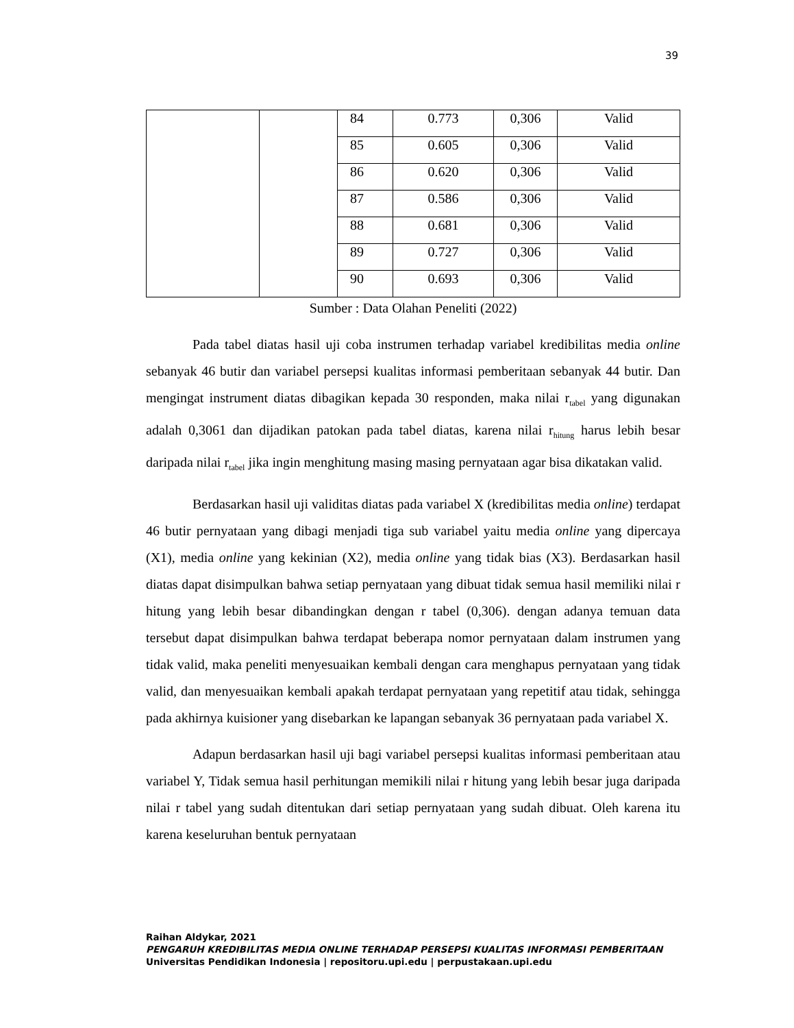39
| | | 84 | 0.773 | 0,306 | Valid |
| | | 85 | 0.605 | 0,306 | Valid |
| | | 86 | 0.620 | 0,306 | Valid |
| | | 87 | 0.586 | 0,306 | Valid |
| | | 88 | 0.681 | 0,306 | Valid |
| | | 89 | 0.727 | 0,306 | Valid |
| | | 90 | 0.693 | 0,306 | Valid |
Sumber : Data Olahan Peneliti (2022)
Pada tabel diatas hasil uji coba instrumen terhadap variabel kredibilitas media online sebanyak 46 butir dan variabel persepsi kualitas informasi pemberitaan sebanyak 44 butir. Dan mengingat instrument diatas dibagikan kepada 30 responden, maka nilai r<sub>tabel</sub> yang digunakan adalah 0,3061 dan dijadikan patokan pada tabel diatas, karena nilai r<sub>hitung</sub> harus lebih besar daripada nilai r<sub>tabel</sub> jika ingin menghitung masing masing pernyataan agar bisa dikatakan valid.
Berdasarkan hasil uji validitas diatas pada variabel X (kredibilitas media online) terdapat 46 butir pernyataan yang dibagi menjadi tiga sub variabel yaitu media online yang dipercaya (X1), media online yang kekinian (X2), media online yang tidak bias (X3). Berdasarkan hasil diatas dapat disimpulkan bahwa setiap pernyataan yang dibuat tidak semua hasil memiliki nilai r hitung yang lebih besar dibandingkan dengan r tabel (0,306). dengan adanya temuan data tersebut dapat disimpulkan bahwa terdapat beberapa nomor pernyataan dalam instrumen yang tidak valid, maka peneliti menyesuaikan kembali dengan cara menghapus pernyataan yang tidak valid, dan menyesuaikan kembali apakah terdapat pernyataan yang repetitif atau tidak, sehingga pada akhirnya kuisioner yang disebarkan ke lapangan sebanyak 36 pernyataan pada variabel X.
Adapun berdasarkan hasil uji bagi variabel persepsi kualitas informasi pemberitaan atau variabel Y, Tidak semua hasil perhitungan memikili nilai r hitung yang lebih besar juga daripada nilai r tabel yang sudah ditentukan dari setiap pernyataan yang sudah dibuat. Oleh karena itu karena keseluruhan bentuk pernyataan
Raihan Aldykar, 2021
PENGARUH KREDIBILITAS MEDIA ONLINE TERHADAP PERSEPSI KUALITAS INFORMASI PEMBERITAAN
Universitas Pendidikan Indonesia | repositoru.upi.edu | perpustakaan.upi.edu